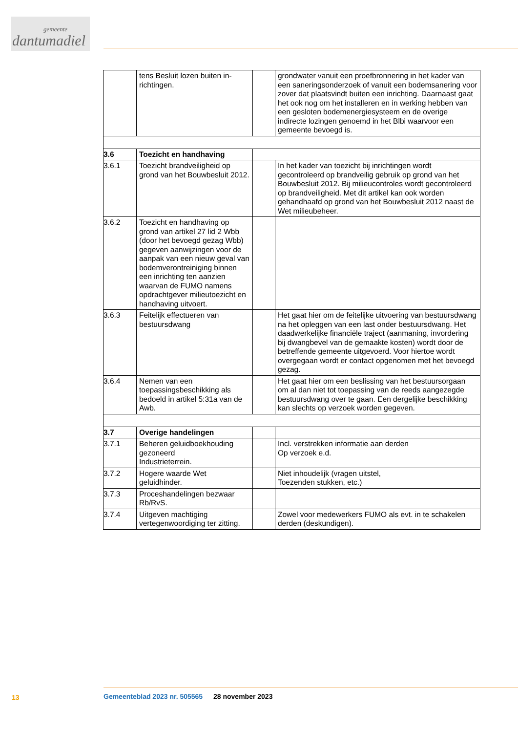gemeente
dantumadiel
| | tens Besluit lozen buiten in-richtingen. | | grondwater vanuit een proefbronnering in het kader van een saneringsonderzoek of vanuit een bodemsanering voor zover dat plaatsvindt buiten een inrichting. Daarnaast gaat het ook nog om het installeren en in werking hebben van een gesloten bodemenergiesysteem en de overige indirecte lozingen genoemd in het Blbi waarvoor een gemeente bevoegd is. |
| 3.6 | Toezicht en handhaving | | |
| 3.6.1 | Toezicht brandveiligheid op grond van het Bouwbesluit 2012. | | In het kader van toezicht bij inrichtingen wordt gecontroleerd op brandveilig gebruik op grond van het Bouwbesluit 2012. Bij milieucontroles wordt gecontroleerd op brandveiligheid. Met dit artikel kan ook worden gehandhaafd op grond van het Bouwbesluit 2012 naast de Wet milieubeheer. |
| 3.6.2 | Toezicht en handhaving op grond van artikel 27 lid 2 Wbb (door het bevoegd gezag Wbb) gegeven aanwijzingen voor de aanpak van een nieuw geval van bodemverontreiniging binnen een inrichting ten aanzien waarvan de FUMO namens opdrachtgever milieutoezicht en handhaving uitvoert. | | |
| 3.6.3 | Feitelijk effectueren van bestuursdwang | | Het gaat hier om de feitelijke uitvoering van bestuursdwang na het opleggen van een last onder bestuursdwang. Het daadwerkelijke financiële traject (aanmaning, invordering bij dwangbevel van de gemaakte kosten) wordt door de betreffende gemeente uitgevoerd. Voor hiertoe wordt overgegaan wordt er contact opgenomen met het bevoegd gezag. |
| 3.6.4 | Nemen van een toepassingsbeschikking als bedoeld in artikel 5:31a van de Awb. | | Het gaat hier om een beslissing van het bestuursorgaan om al dan niet tot toepassing van de reeds aangezegde bestuursdwang over te gaan. Een dergelijke beschikking kan slechts op verzoek worden gegeven. |
| 3.7 | Overige handelingen | | |
| 3.7.1 | Beheren geluidboekhouding gezoneerd Industrieterrein. | | Incl. verstrekken informatie aan derden Op verzoek e.d. |
| 3.7.2 | Hogere waarde Wet geluidhinder. | | Niet inhoudelijk (vragen uitstel, Toezenden stukken, etc.) |
| 3.7.3 | Proceshandelingen bezwaar Rb/RvS. | | |
| 3.7.4 | Uitgeven machtiging vertegenwoordiging ter zitting. | | Zowel voor medewerkers FUMO als evt. in te schakelen derden (deskundigen). |
13
Gemeenteblad 2023 nr. 505565 28 november 2023